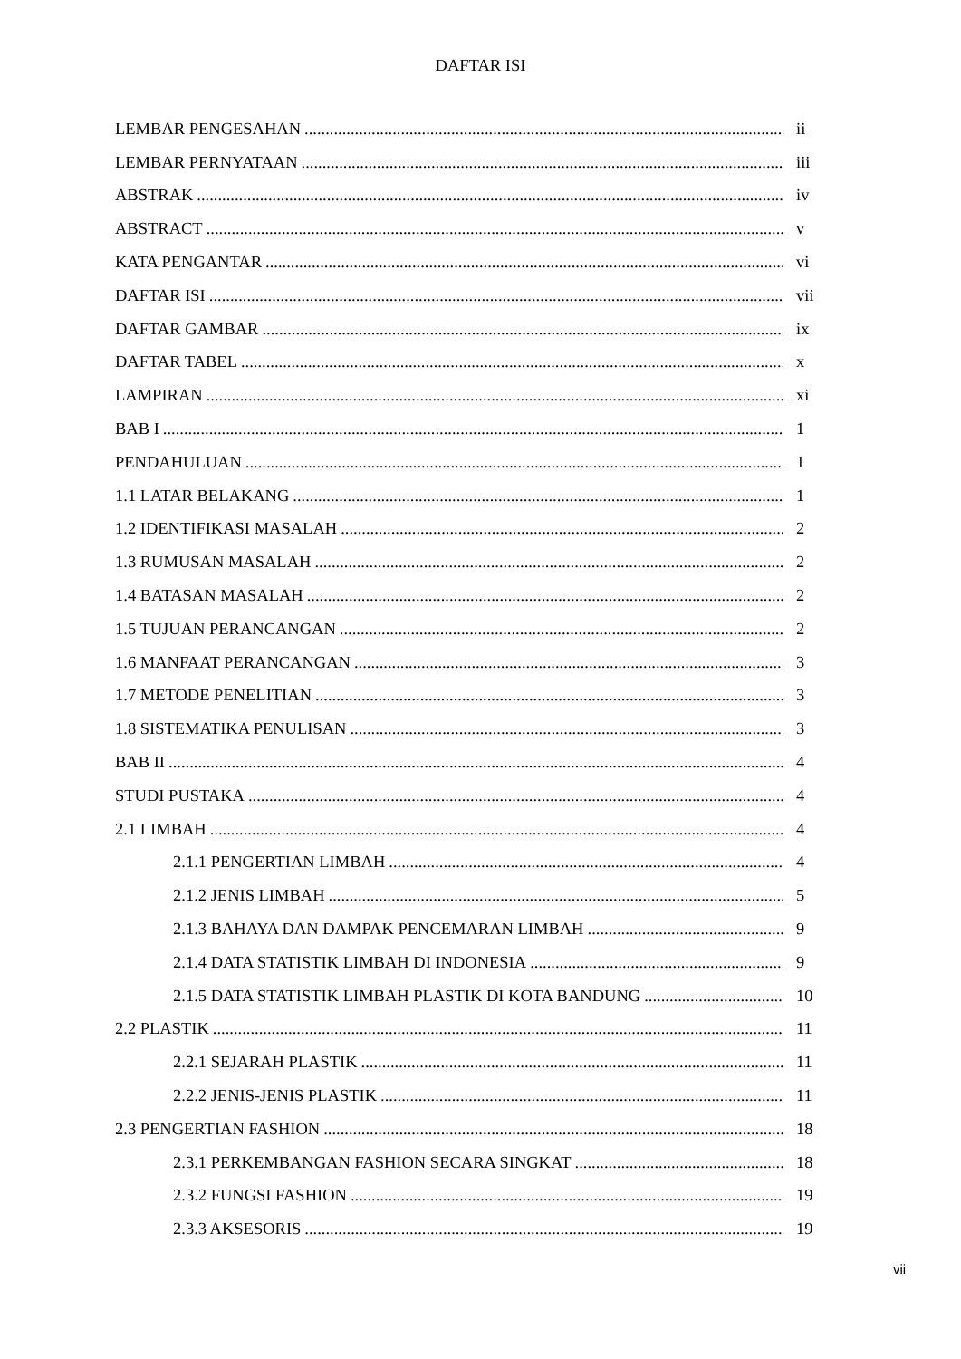DAFTAR ISI
LEMBAR PENGESAHAN ii
LEMBAR PERNYATAAN iii
ABSTRAK iv
ABSTRACT v
KATA PENGANTAR vi
DAFTAR ISI vii
DAFTAR GAMBAR ix
DAFTAR TABEL x
LAMPIRAN xi
BAB I 1
PENDAHULUAN 1
1.1 LATAR BELAKANG 1
1.2 IDENTIFIKASI MASALAH 2
1.3 RUMUSAN MASALAH 2
1.4 BATASAN MASALAH 2
1.5 TUJUAN PERANCANGAN 2
1.6 MANFAAT PERANCANGAN 3
1.7 METODE PENELITIAN 3
1.8 SISTEMATIKA PENULISAN 3
BAB II 4
STUDI PUSTAKA 4
2.1 LIMBAH 4
2.1.1 PENGERTIAN LIMBAH 4
2.1.2 JENIS LIMBAH 5
2.1.3 BAHAYA DAN DAMPAK PENCEMARAN LIMBAH 9
2.1.4 DATA STATISTIK LIMBAH DI INDONESIA 9
2.1.5 DATA STATISTIK LIMBAH PLASTIK DI KOTA BANDUNG 10
2.2 PLASTIK 11
2.2.1 SEJARAH PLASTIK 11
2.2.2 JENIS-JENIS PLASTIK 11
2.3 PENGERTIAN FASHION 18
2.3.1 PERKEMBANGAN FASHION SECARA SINGKAT 18
2.3.2 FUNGSI FASHION 19
2.3.3 AKSESORIS 19
vii